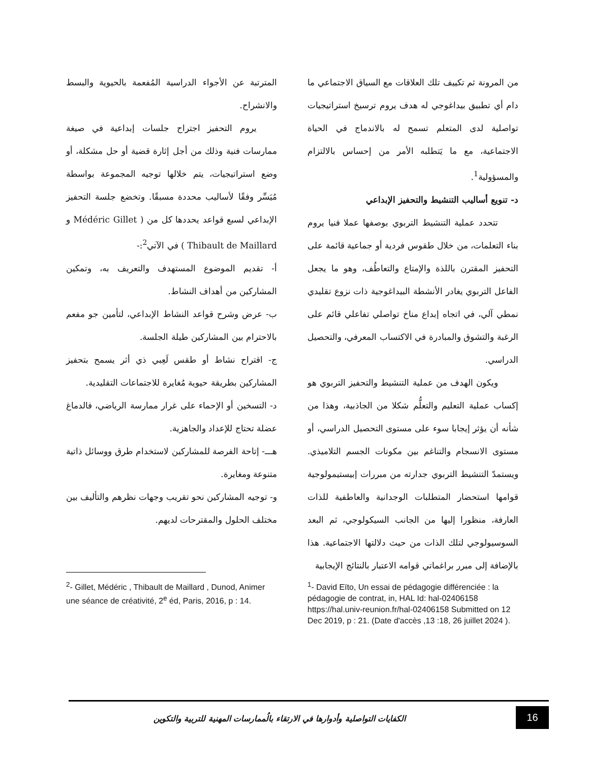من المرونة ثم تكييف تلك العلاقات مع السياق الاجتماعي ما دام أي تطبيق بيداغوجي له هدف يروم ترسيخ استراتيجيات تواصلية لدى المتعلم تسمح له بالاندماج في الحياة الاجتماعية، مع ما يَتطلبه الأمر من إحساس بالالتزام والمسؤولية<sup>1</sup>.
د- تنويع أساليب التنشيط والتحفيز الإبداعي
تتحدد عملية التنشيط التربوي بوصفها عملا فنيا يروم بناء التعلمات، من خلال طقوس فردية أو جماعية قائمة على التحفيز المقترن باللذة والإمتاع والتعاطُف، وهو ما يجعل الفاعل التربوي يغادر الأنشطة البيداغوجية ذات نزوع تقليدي نمطي آلي، في اتجاه إبداع مناخ تواصلي تفاعلي قائم على الرغبة والتشوق والمبادرة في الاكتساب المعرفي، والتحصيل الدراسي.
ويكون الهدف من عملية التنشيط والتحفيز التربوي هو إكساب عملية التعليم والتعلُّم شكلا من الجاذبية، وهذا من شأنه أن يؤثر إيجابا سوء على مستوى التحصيل الدراسي، أو مستوى الانسجام والتناغم بين مكونات الجسم التلاميذي. ويستمدّ التنشيط التربوي جدارته من مبررات إبيستيمولوجية قوامها استحضار المتطلبات الوجدانية والعاطفية للذات العارفة، منظورا إليها من الجانب السيكولوجي، ثم البعد السوسيولوجي لتلك الذات من حيث دلالتها الاجتماعية. هذا بالإضافة إلى مبرر براغماتي قوامه الاعتبار بالنتائج الإيجابية
المترتبة عن الأجواء الدراسية المُفعمة بالحيوية والبسط والانشراح.
يروم التحفيز اجتراح جلسات إبداعية في صيغة ممارسات فنية وذلك من أجل إثارة قضية أو حل مشكلة، أو وضع استراتيجيات، يتم خلالها توجيه المجموعة بواسطة مُيَسِّر وفقًا لأساليب محددة مسبقًا. وتخضع جلسة التحفيز الإبداعي لسبع قواعد يحددها كل من ( Médéric Gillet و Thibault de Maillard ) في الآتي<sup>2</sup>:-
أ- تقديم الموضوع المستهدف والتعريف به، وتمكين المشاركين من أهداف النشاط.
ب- عرض وشرح قواعد النشاط الإبداعي، لتأمين جو مفعم بالاحترام بين المشاركين طيلة الجلسة.
ج- اقتراح نشاط أو طقس لَعِبي ذي أثر يسمح بتحفيز المشاركين بطريقة حيوية مُغايرة للاجتماعات التقليدية.
د- التسخين أو الإحماء على غرار ممارسة الرياضي، فالدماغ عضلة تحتاج للإعداد والجاهزية.
هـــ- إتاحة الفرصة للمشاركين لاستخدام طرق ووسائل ذاتية متنوعة ومغايرة.
و- توجيه المشاركين نحو تقريب وجهات نظرهم والتأليف بين مختلف الحلول والمقترحات لديهم.
<sup>1</sup>- David Eïto, Un essai de pédagogie différenciée : la pédagogie de contrat, in, HAL Id: hal-02406158 https://hal.univ-reunion.fr/hal-02406158 Submitted on 12 Dec 2019, p : 21. (Date d'accès ,13 :18, 26 juillet 2024 ).
<sup>2</sup>- Gillet, Médéric , Thibault de Maillard , Dunod, Animer une séance de créativité, 2<sup>e</sup> éd, Paris, 2016, p : 14.
الكفايات التواصلية وأدوارها في الارتقاء بالُممارسات المهنية للتربية والتكوين
16